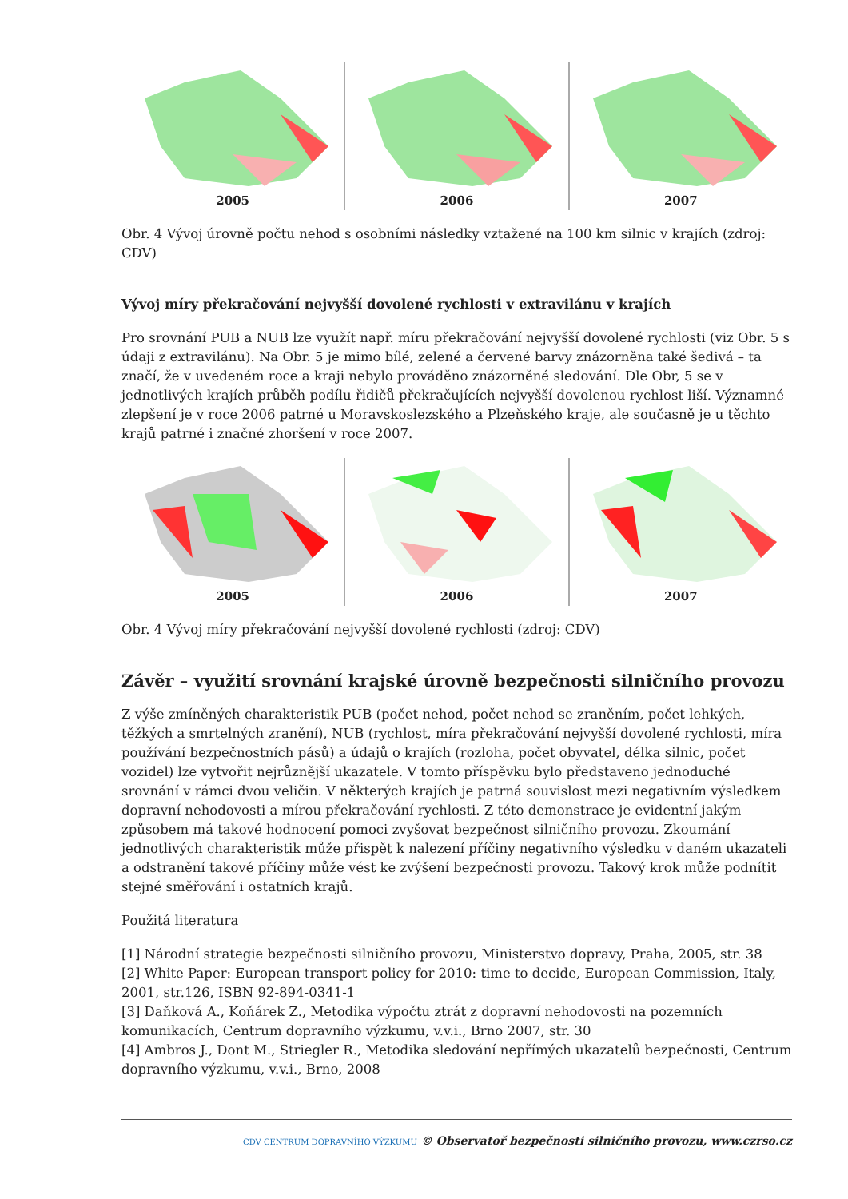2005 2006 2007
Obr. 4 Vývoj úrovně počtu nehod s osobními následky vztažené na 100 km silnic v krajích (zdroj: CDV)
Vývoj míry překračování nejvyšší dovolené rychlosti v extravilánu v krajích
Pro srovnání PUB a NUB lze využít např. míru překračování nejvyšší dovolené rychlosti (viz Obr. 5 s údaji z extravilánu). Na Obr. 5 je mimo bílé, zelené a červené barvy znázorněna také šedivá – ta značí, že v uvedeném roce a kraji nebylo prováděno znázorněné sledování. Dle Obr, 5 se v jednotlivých krajích průběh podílu řidičů překračujících nejvyšší dovolenou rychlost liší. Významné zlepšení je v roce 2006 patrné u Moravskoslezského a Plzeňského kraje, ale současně je u těchto krajů patrné i značné zhoršení v roce 2007.
2005 2006 2007
Obr. 4 Vývoj míry překračování nejvyšší dovolené rychlosti (zdroj: CDV)
Závěr – využití srovnání krajské úrovně bezpečnosti silničního provozu
Z výše zmíněných charakteristik PUB (počet nehod, počet nehod se zraněním, počet lehkých, těžkých a smrtelných zranění), NUB (rychlost, míra překračování nejvyšší dovolené rychlosti, míra používání bezpečnostních pásů) a údajů o krajích (rozloha, počet obyvatel, délka silnic, počet vozidel) lze vytvořit nejrůznější ukazatele. V tomto příspěvku bylo představeno jednoduché srovnání v rámci dvou veličin. V některých krajích je patrná souvislost mezi negativním výsledkem dopravní nehodovosti a mírou překračování rychlosti. Z této demonstrace je evidentní jakým způsobem má takové hodnocení pomoci zvyšovat bezpečnost silničního provozu. Zkoumání jednotlivých charakteristik může přispět k nalezení příčiny negativního výsledku v daném ukazateli a odstranění takové příčiny může vést ke zvýšení bezpečnosti provozu. Takový krok může podnítit stejné směřování i ostatních krajů.
Použitá literatura
[1] Národní strategie bezpečnosti silničního provozu, Ministerstvo dopravy, Praha, 2005, str. 38
[2] White Paper: European transport policy for 2010: time to decide, European Commission, Italy, 2001, str.126, ISBN 92-894-0341-1
[3] Daňková A., Koňárek Z., Metodika výpočtu ztrát z dopravní nehodovosti na pozemních komunikacích, Centrum dopravního výzkumu, v.v.i., Brno 2007, str. 30
[4] Ambros J., Dont M., Striegler R., Metodika sledování nepřímých ukazatelů bezpečnosti, Centrum dopravního výzkumu, v.v.i., Brno, 2008
CDV CENTRUM DOPRAVNÍHO VÝZKUMU © Observatoř bezpečnosti silničního provozu, www.czrso.cz